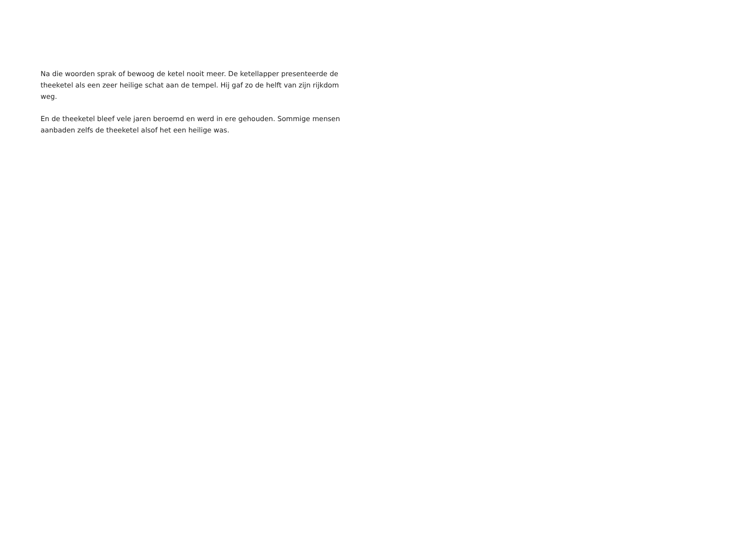Na die woorden sprak of bewoog de ketel nooit meer. De ketellapper presenteerde de theeketel als een zeer heilige schat aan de tempel. Hij gaf zo de helft van zijn rijkdom weg.
En de theeketel bleef vele jaren beroemd en werd in ere gehouden. Sommige mensen aanbaden zelfs de theeketel alsof het een heilige was.